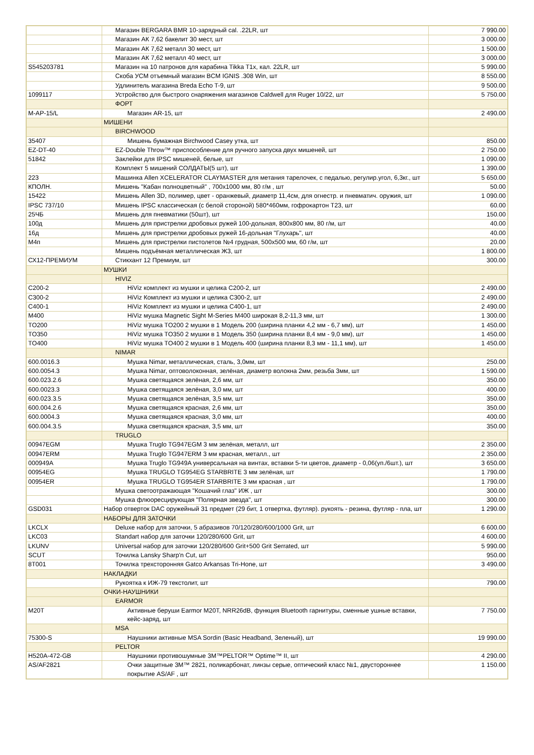| | Магазин BERGARA BMR 10-зарядный cal. .22LR, шт | 7 990.00 |
| | Магазин АК 7,62 бакелит 30 мест, шт | 3 000.00 |
| | Магазин АК 7,62 металл 30 мест, шт | 1 500.00 |
| | Магазин АК 7,62 металл 40 мест, шт | 3 000.00 |
| S545203781 | Магазин на 10 патронов для карабина Tikka T1x, кал. 22LR, шт | 5 990.00 |
| | Скоба УСМ отъемный магазин BCM IGNIS .308 Win, шт | 8 550.00 |
| | Удлинитель магазина Breda Echo T-9, шт | 9 500.00 |
| 1099117 | Устройство для быстрого снаряжения магазинов Caldwell для Ruger 10/22, шт | 5 750.00 |
| | ФОРТ | |
| М-АР-15/L | Магазин AR-15, шт | 2 490.00 |
| | МИШЕНИ | |
| | BIRCHWOOD | |
| 35407 | Мишень бумажная Birchwood Casey утка, шт | 850.00 |
| EZ-DT-40 | EZ-Double Throw™ приспособление для ручного запуска двух мишеней, шт | 2 750.00 |
| 51842 | Заклейки для IPSC мишеней, белые, шт | 1 090.00 |
| | Комплект 5 мишений СОЛДАТЫ(5 шт), шт | 1 390.00 |
| 223 | Машинка Allen XCELERATOR CLAYMASTER для метания тарелочек, с педалью, регулир.угол, 6,3кг., шт | 5 650.00 |
| КПОЛН. | Мишень "Кабан полноцветный" , 700х1000 мм, 80 г/м , шт | 50.00 |
| 15422 | Мишень Allen 3D, полимер, цвет - оранжевый, диаметр 11,4см, для огнестр. и пневматич. оружия, шт | 1 090.00 |
| IPSC 737/10 | Мишень IPSC классическая (с белой стороной) 580*460мм, гофрокартон Т23, шт | 60.00 |
| 25ЧБ | Мишень для пневматики (50шт), шт | 150.00 |
| 100д | Мишень для пристрелки дробовых ружей 100-дольная, 800х800 мм, 80 г/м, шт | 40.00 |
| 16д | Мишень для пристрелки дробовых ружей 16-дольная "Глухарь", шт | 40.00 |
| М4п | Мишень для пристрелки пистолетов №4 грудная, 500х500 мм, 60 г/м, шт | 20.00 |
| | Мишень подъёмная металлическая Ж3, шт | 1 800.00 |
| СХ12-ПРЕМИУМ | Стикхант 12 Премиум, шт | 300.00 |
| | МУШКИ | |
| | HIVIZ | |
| C200-2 | HiViz комплект из мушки и целика C200-2, шт | 2 490.00 |
| C300-2 | HiViz Комплект из мушки и целика C300-2, шт | 2 490.00 |
| C400-1 | HiViz Комплект из мушки и целика C400-1, шт | 2 490.00 |
| M400 | HiViz мушка Magnetic Sight M-Series M400 широкая 8,2-11,3 мм, шт | 1 300.00 |
| TO200 | HiViz мушка TO200 2 мушки в 1 Модель 200 (ширина планки 4,2 мм - 6,7 мм), шт | 1 450.00 |
| TO350 | HiViz мушка TO350 2 мушки в 1 Модель 350 (ширина планки 8,4 мм - 9,0 мм), шт | 1 450.00 |
| TO400 | HiViz мушка TO400 2 мушки в 1 Модель 400 (ширина планки 8,3 мм - 11,1 мм), шт | 1 450.00 |
| | NIMAR | |
| 600.0016.3 | Мушка Nimar, металлическая, сталь, 3,0мм, шт | 250.00 |
| 600.0054.3 | Мушка Nimar, оптоволоконная, зелёная, диаметр волокна 2мм, резьба 3мм, шт | 1 590.00 |
| 600.023.2.6 | Мушка светящаяся зелёная, 2,6 мм, шт | 350.00 |
| 600.0023.3 | Мушка светящаяся зелёная, 3,0 мм, шт | 400.00 |
| 600.023.3.5 | Мушка светящаяся зелёная, 3,5 мм, шт | 350.00 |
| 600.004.2.6 | Мушка светящаяся красная, 2,6 мм, шт | 350.00 |
| 600.0004.3 | Мушка светящаяся красная, 3,0 мм, шт | 400.00 |
| 600.004.3.5 | Мушка светящаяся красная, 3,5 мм, шт | 350.00 |
| | TRUGLO | |
| 00947EGM | Мушка Truglo TG947EGM 3 мм зелёная, металл, шт | 2 350.00 |
| 00947ERM | Мушка Truglo TG947ERM 3 мм красная, металл., шт | 2 350.00 |
| 000949A | Мушка Truglo TG949A универсальная на винтах, вставки 5-ти цветов, диаметр - 0,06(уп./6шт.), шт | 3 650.00 |
| 00954EG | Мушка TRUGLO TG954EG STARBRITE 3 мм зелёная, шт | 1 790.00 |
| 00954ER | Мушка TRUGLO TG954ER STARBRITE 3 мм красная , шт | 1 790.00 |
| | Мушка светоотражающая "Кошачий глаз" ИЖ , шт | 300.00 |
| | Мушка флюоресцирующая "Полярная звезда", шт | 300.00 |
| GSD031 | Набор отверток DAC оружейный 31 предмет (29 бит, 1 отвертка, футляр). рукоять - резина, футляр - пла, шт | 1 290.00 |
| | НАБОРЫ ДЛЯ ЗАТОЧКИ | |
| LKCLX | Deluxe набор для заточки, 5 абразивов 70/120/280/600/1000 Grit, шт | 6 600.00 |
| LKC03 | Standart набор для заточки 120/280/600 Grit, шт | 4 600.00 |
| LKUNV | Universal набор для заточки 120/280/600 Grit+500 Grit Serrated, шт | 5 990.00 |
| SCUT | Точилка Lansky Sharp'n Cut, шт | 950.00 |
| 8T001 | Точилка трехсторонняя Gatco Arkansas Tri-Hone, шт | 3 490.00 |
| | НАКЛАДКИ | |
| | Рукоятка к ИЖ-79 текстолит, шт | 790.00 |
| | ОЧКИ-НАУШНИКИ | |
| | EARMOR | |
| M20T | Активные беруши Earmor M20T, NRR26dB, функция Bluetooth гарнитуры, сменные ушные вставки, кейс-заряд, шт | 7 750.00 |
| | MSA | |
| 75300-S | Наушники активные MSA Sordin (Basic Headband, Зеленый), шт | 19 990.00 |
| | PELTOR | |
| H520A-472-GB | Наушники противошумные 3M™PELTOR™ Optime™ II, шт | 4 290.00 |
| AS/AF2821 | Очки защитные 3M™ 2821, поликарбонат, линзы серые, оптический класс №1, двустороннее покрытие AS/AF , шт | 1 150.00 |